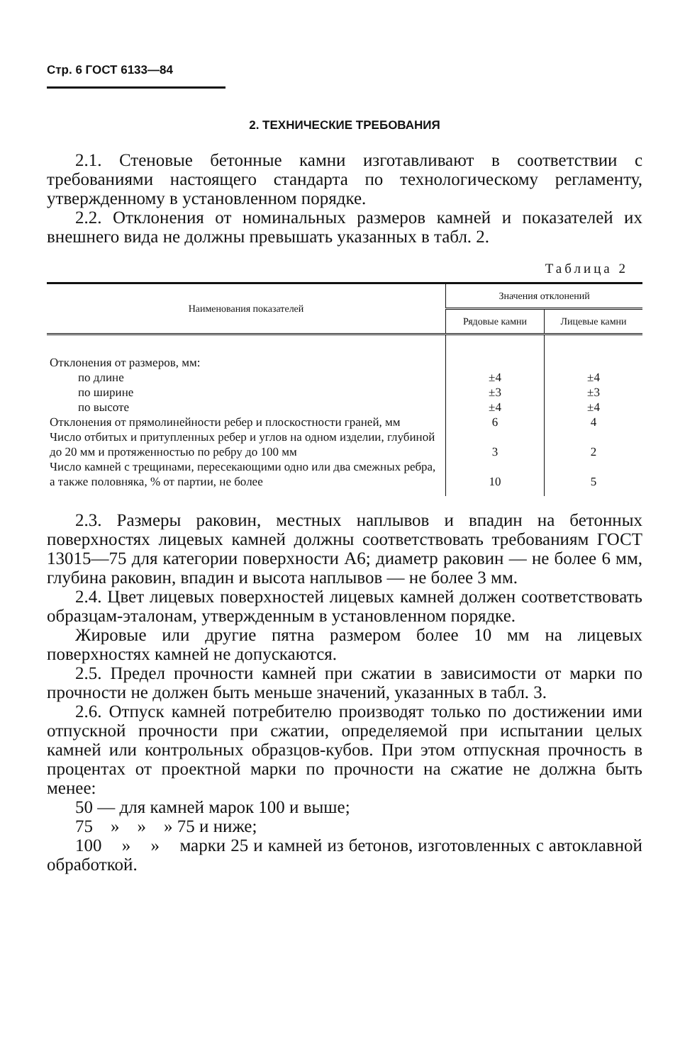Стр. 6 ГОСТ 6133—84
2. ТЕХНИЧЕСКИЕ ТРЕБОВАНИЯ
2.1. Стеновые бетонные камни изготавливают в соответствии с требованиями настоящего стандарта по технологическому регламенту, утвержденному в установленном порядке.
2.2. Отклонения от номинальных размеров камней и показателей их внешнего вида не должны превышать указанных в табл. 2.
Таблица 2
| Наименования показателей | Значения отклонений | |
| --- | --- | --- |
| | Рядовые камни | Лицевые камни |
| Отклонения от размеров, мм: | | |
| по длине | ±4 | ±4 |
| по ширине | ±3 | ±3 |
| по высоте | ±4 | ±4 |
| Отклонения от прямолинейности ребер и плоскостности граней, мм | 6 | 4 |
| Число отбитых и притупленных ребер и углов на одном изделии, глубиной до 20 мм и протяженностью по ребру до 100 мм | 3 | 2 |
| Число камней с трещинами, пересекающими одно или два смежных ребра, а также половняка, % от партии, не более | 10 | 5 |
2.3. Размеры раковин, местных наплывов и впадин на бетонных поверхностях лицевых камней должны соответствовать требованиям ГОСТ 13015—75 для категории поверхности А6; диаметр раковин — не более 6 мм, глубина раковин, впадин и высота наплывов — не более 3 мм.
2.4. Цвет лицевых поверхностей лицевых камней должен соответствовать образцам-эталонам, утвержденным в установленном порядке.
Жировые или другие пятна размером более 10 мм на лицевых поверхностях камней не допускаются.
2.5. Предел прочности камней при сжатии в зависимости от марки по прочности не должен быть меньше значений, указанных в табл. 3.
2.6. Отпуск камней потребителю производят только по достижении ими отпускной прочности при сжатии, определяемой при испытании целых камней или контрольных образцов-кубов. При этом отпускная прочность в процентах от проектной марки по прочности на сжатие не должна быть менее:
50 — для камней марок 100 и выше;
75 » » » 75 и ниже;
100 » » марки 25 и камней из бетонов, изготовленных с автоклавной обработкой.